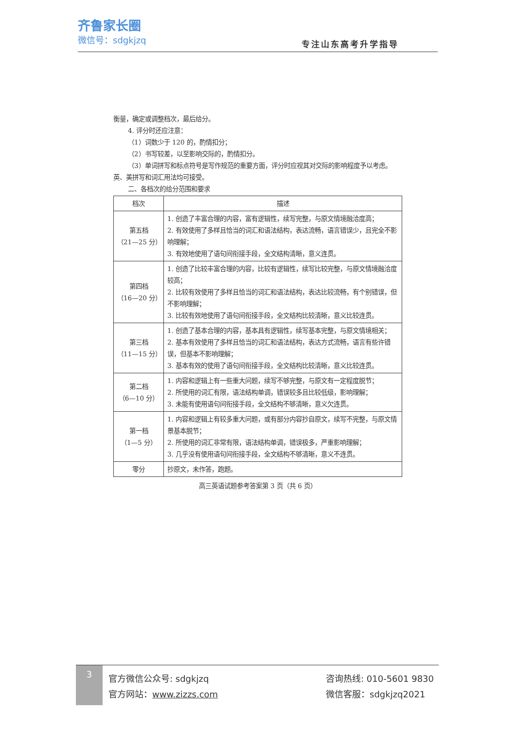齐鲁家长圈
微信号：sdgkjzq
专注山东高考升学指导
衡量，确定或调整档次，最后给分。
4. 评分时还应注意：
（1）词数少于 120 的，酌情扣分；
（2）书写较差，以至影响交际的，酌情扣分。
（3）单词拼写和标点符号是写作规范的重要方面，评分时应视其对交际的影响程度予以考虑。英、美拼写和词汇用法均可接受。
二、各档次的给分范围和要求
| 档次 | 描述 |
| --- | --- |
| 第五档 （21—25 分） | 1. 创造了丰富合理的内容，富有逻辑性，续写完整，与原文情境融洽度高； 2. 有效使用了多样且恰当的词汇和语法结构，表达流畅，语言错误少，且完全不影响理解； 3. 有效地使用了语句间衔接手段，全文结构清晰，意义连贯。 |
| 第四档 （16—20 分） | 1. 创造了比较丰富合理的内容，比较有逻辑性，续写比较完整，与原文情境融洽度较高； 2. 比较有效使用了多样且恰当的词汇和语法结构，表达比较流畅，有个别错误，但不影响理解； 3. 比较有效地使用了语句间衔接手段，全文结构比较清晰，意义比较连贯。 |
| 第三档 （11—15 分） | 1. 创造了基本合理的内容，基本具有逻辑性，续写基本完整，与原文情境相关； 2. 基本有效使用了多样且恰当的词汇和语法结构，表达方式流畅，语言有些许错误，但基本不影响理解； 3. 基本有效的使用了语句间衔接手段，全文结构比较清晰，意义比较连贯。 |
| 第二档 （6—10 分） | 1. 内容和逻辑上有一些重大问题，续写不够完整，与原文有一定程度脱节； 2. 所使用的词汇有限，语法结构单调，错误较多且比较低级，影响理解； 3. 未能有使用语句间衔接手段，全文结构不够清晰，意义欠连贯。 |
| 第一档 （1—5 分） | 1. 内容和逻辑上有较多重大问题，或有部分内容抄自原文，续写不完整，与原文情景基本脱节； 2. 所使用的词汇非常有限，语法结构单调，错误极多，严重影响理解； 3. 几乎没有使用语句间衔接手段，全文结构不够清晰，意义不连贯。 |
| 零分 | 抄原文，未作答，跑题。 |
高三英语试题参考答案第 3 页（共 6 页）
3
官方微信公众号: sdgkjzq
官方网站：www.zizzs.com
咨询热线: 010-5601 9830
微信客服：sdgkjzq2021